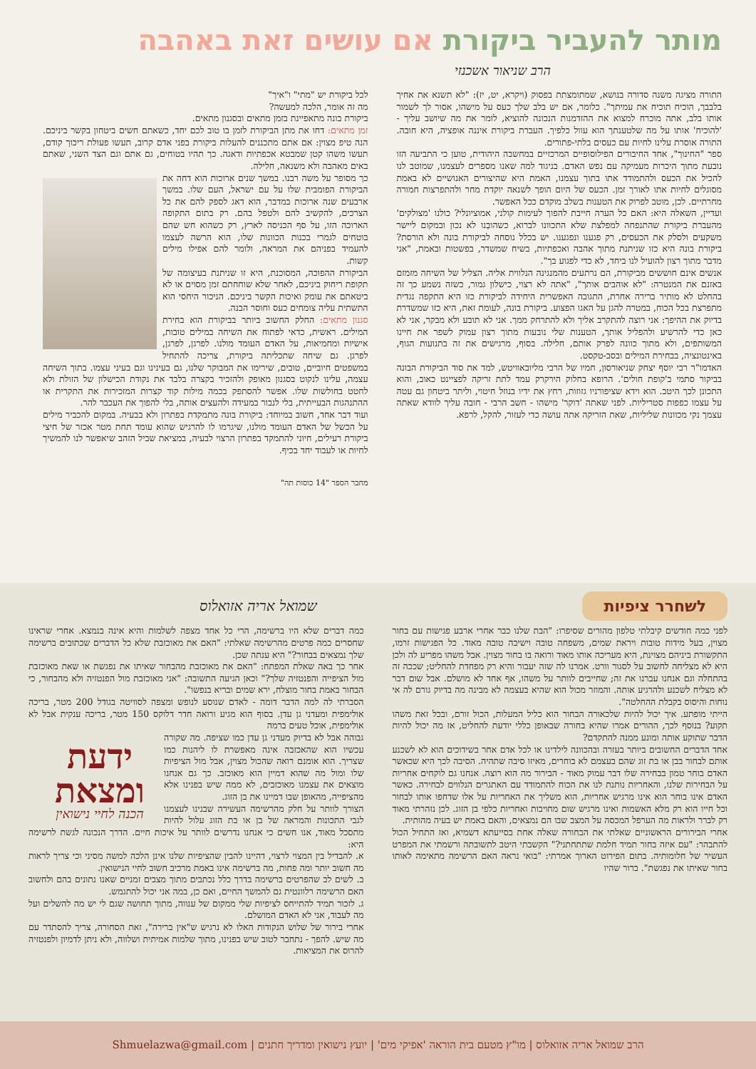מותר להעביר ביקורת אם עושים זאת באהבה
הרב שניאור אשכנזי
התורה מציגה משנה סדורה בנושא, שמתומצתת בפסוק (ויקרא, יט, יז): "לא תשנא את אחיך בלבבך, הוכיח תוכיח את עמיתך". כלומר, אם יש בלב שלך כעס על מישהו, אסור לך לשמור אותו בלב, אתה מוכרח למצוא את ההזדמנות הנכונה להוציא, לומר את מה שיושב עליך - 'להוכיח' אותו על מה שלטענתך הוא עוול כלפיך. העברת ביקורת איננה אופציה, היא חובה. התורה אוסרת עלינו לחיות עם כעסים בלתי-פתורים.
ספר "החינוך", אחד החיבורים הפילוסופיים המרכזיים במחשבה היהודית, טוען כי התביעה הזו נובעת מתוך היכרות מעמיקה עם נפש האדם. בניגוד למה שאנו מספרים לעצמנו, שמוטב לנו להכיל את הכעס ולהתמודד אתו בתוך עצמנו, האמת היא שהיצורים האנושיים לא באמת מסוגלים לחיות אתו לאורך זמן. הכעס של היום הופך לשנאה יוקדת מחר ולהתפרצות חמורה מחרתיים. לכן, מוטב לפרוק את הטענות בשלב מוקדם ככל האפשר.
ועדיין, השאלה היא: האם כל הערה חייבת להפוך לעימות קולני, אמוציונלי? כולנו 'מצולקים' מהעברת ביקורת שהתנפחה למפלצת שלא התכוונו לברוא, כשהובַנו לא נכון ובמקום ליישר משקעים ולסלק את הכעסים, רק פגענו ונפגענו. יש בכלל נוסחה לביקורת בונה ולא הורסת? ביקורת בונה היא כזו שניתנת מתוך אהבה ואכפתיות, בשיח שמשדר, בפשטות ובאמת, "אני מדבר מתוך רצון להועיל לנו ביחד, לא כדי לפגוע בך".
אנשים אינם חוששים מביקורת, הם נרתעים מהמנגינה הנלווית אליה. הצליל של השיחה מזמזם באזנם את המנטרה: "לא אוהבים אותך", "אתה לא רצוי, כישלון גמור, כשזה נשמע כך זה בהחלט לא מותיר ברירה אחרת, התגובה האפשרית היחידה לביקורת כזו היא התקפה נגדית מתפרצת בכל הכוח, במטרה להגן על האגו הפצוע. ביקורת בונה, לעומת זאת, היא כזו שמשדרת בדיוק את ההיפך: אני רוצה להתקרב אליך ולא להתרחק ממך. אני לא תובע ולא מבקר, אני לא כאן כדי להרשיע ולהפליל אותך, הטענות שלי נובעות מתוך רצון עמוק לשפר את חיינו המשותפים, ולא מתוך כוונה לפרק אותם, חלילה. בסוף, מרגישים את זה בתנועות הגוף, באינטונציה, בבחירת המילים ובסב-טקסט.
האדמו"ר רבי יוסף יצחק שניאורסון, חמיו של הרבי מליובאוויטש, למד את סוד הביקורת הבונה בביקור סתמי ב'קופת חולים'. הרופא בחלוק הירקרק עמד לתת זריקה לפציינט כאוב, והוא התכונן לכך היטב. הוא וידא שציפורניו גזוזות, רחץ את ידיו בנוזל חיטוי, וליתר ביטחון גם עטה על עצמו כפפות סטריליות. לפני שאתה 'דוקר' מישהו - חשב הרבי - חובה עליך לוודא שאתה עצמך נקי מכוונות שליליות, שאת הזריקה אתה עושה כדי לעזור, להקל, לרפא.
לכל ביקורת יש "מתי" ו"איך"
מה זה אומר, הלכה למעשה?
ביקורת בונה מתאפיינת בזמן מתאים ובסגנון מתאים.
זמן מתאים: דחו את מתן הביקורת לזמן בו טוב לכם יחד, כשאתם חשים ביטחון בקשר ביניכם. הנה טיפ מצוין: אם אתם מתכננים להעלות ביקורת בפני אדם קרוב, תעשו פעולת ריכוך קודם, תעשו משהו קטן שמבטא אכפתיות ודאגה. כך תהיו בטוחים, גם אתם וגם הצד השני, שאתם באים מאהבה ולא משנאה, חלילה.
כך מסופר על משה רבנו. במשך שנים ארוכות הוא דחה את הביקורת הפומבית שלו על עם ישראל, העם שלו. במשך ארבעים שנה ארוכות במדבר, הוא דאג לספק להם את כל הצרכים, להקשיב להם ולטפל בהם. רק בתום התקופה הארוכה הזו, על סף הכניסה לארץ, רק כשהוא חש שהם בוטחים לגמרי בכנות הכוונות שלו, הוא הרשה לעצמו להעמיד בפניהם את המראה, ולומר להם אפילו מילים קשות.
הביקורת ההפוכה, המסוכנת, היא זו שניתנת בעיצומה של תקופת ריחוק ביניכם, לאחר שלא שוחחתם זמן מסוים או לא ביטאתם את עומק ואיכות הקשר ביניכם. הניכור היחסי הוא התשתית עליה צומחים כעס וחוסר הבנה.
סגנון מתאים: החלק החשוב ביותר בביקורת הוא בחירת המילים. ראשית, כדאי לפתוח את השיחה במילים טובות, אישיות ומחמיאות, על האדם העומד מולנו. לפרגן, לפרגן, לפרגן. גם שיחה שתכליתה ביקורת, צריכה להתחיל במשפטים חיוביים, טובים, שירימו את המבוקר שלנו, גם בעינינו וגם בעיני עצמו. בתוך השיחה עצמה, עלינו לנקוט בסגנון מאופק ולהזכיר בקצרה בלבד את נקודת הכישלון של הזולת ולא לחטט בחולשות שלו. אפשר להסתפק בכמה מילות קוד קצרות המזכירות את התקרית או ההתנהגות הבעייתית, בלי לנבור במעידה ולהעצים אותה, בלי להפוך את העכבר להר.
ועוד דבר אחד, חשוב במיוחד: ביקורת בונה מתמקדת בפתרון ולא בבעיה. במקום להכביר מילים על הכשל של האדם העומד מולנו, שיגרמו לו להרגיש שהוא עומד תחת מטר אכזר של חיצי ביקורת רעילים, חיוני להתמקד בפתרון הרצוי לבעיה, במציאת שביל הזהב שיאפשר לנו להמשיך לחיות או לעבוד יחד בכיף.
מחבר הספר "14 כוסות תה"
לשחרר ציפיות
שמואל אריה אזואלוס
לפני כמה חודשים קיבלתי טלפון מהורים שסיפרו: "הבת שלנו כבר אחרי ארבע פגישות עם בחור מצוין, בעל מידות טובות ויראת שמים, משפחה טובה וישיבה טובה מאוד. כל הפגישות זרמו, התקשורת ביניהם מצוינת, היא מעריכה אותו מאוד ורואה בו בחור מצוין. אבל משהו מפריע לה ולכן היא לא מצליחה לחשוב על לסגור וורט. אמרנו לה שזה יעבור והיא רק מפחדת להחליט; שככה זה בהתחלה וגם אנחנו עברנו את זה; שחייבים לוותר על משהו, אף אחד לא מושלם. אבל שום דבר לא מצליח לשכנע ולהרגיע אותה. והמוזר מכול הוא שהיא בעצמה לא מבינה מה בדיוק גורם לה אי נוחות והיסוס בקבלת ההחלטה".
הייתי מופתע. איך יכול להיות שלכאורה הבחור הוא כליל המעלות, הכול זורם, ובכל זאת משהו תקוע? בנוסף לכך, ההורים אמרו שהיא בחורה שבאופן כללי יודעת להחליט, אז מה יכול להיות הדבר שתוקע אותה ומונע ממנה להתקדם?
אחד הדברים החשובים ביותר בעזרה ובהכוונה לילדינו או לכל אדם אחר בשידוכים הוא לא לשכנע אותם לבחור בבן או בת זוג שהם בעצמם לא בוחרים, מאיזו סיבה שתהיה. הסיבה לכך היא שכאשר האדם בוחר טמון בבחירה שלו דבר עמוק מאוד - הבירור מה הוא רוצה. אנחנו גם לוקחים אחריות על הבחירות שלנו, והאחריות נותנת לנו את הכוח להתמודד עם האתגרים הנלווים לבחירה. כאשר האדם אינו בוחר הוא אינו מרגיש אחריות, הוא משליך את האחריות על אלו שדחפו אותו לבחור וכל חייו הוא רק מלא האשמות ואינו מרגיש שום מחויבות ואחריות כלפי בן הזוג. לכן נזהרתי מאוד רק לברר ולראות מה הערפל המכסה על המצב שבו הם נמצאים, והאם באמת יש בעיה מהותית.
אחרי הבירורים הראשוניים שאלתי את הבחורה שאלה אחת בסייעתא דשמיא, ואז התחיל הכול להתבהר: "עם איזה בחור תמיד חלמת שתתחתני?" הקשבתי היטב לתשובתה ורשמתי את המפרט העשיר של חלומותיה. בתום הפירוט הארוך אמרתי: "בואי נראה האם הרשימה מתאימה לאותו בחור שאיתו את נפגשת". ברור שהיו
כמה דברים שלא היו ברשימה, הרי כל אחד מצפה לשלמות והיא אינה בנמצא. אחרי שראינו שחסרים כמה פרטים מהרשימה שאלתי: "האם את מאוכזבת שלא כל הדברים שכתובים ברשימה שלך נמצאים בבחור?" היא ענתה שכן.
אחר כך באה שאלת המפתח: "האם את מאוכזבת מהבחור שאיתו את נפגשת או שאת מאוכזבת מול הציפייה והפנטזיה שלך?" וכאן הגיעה התשובה: "אני מאוכזבת מול הפנטזיה ולא מהבחור, כי הבחור באמת בחור מוצלח, ירא שמים ובריא בנפשו".
הסברתי לה למה הדבר דומה - לאדם שנוסע לנופש ומצפה לסוויטה בגודל 200 מטר, בריכה אולימפית ומעדני גן עדן. בסוף הוא מגיע ורואה חדר דלוקס 150 מטר, בריכה ענקית אבל לא אולימפית, אוכל טעים ברמה
ידעת
ומצאת
הכנה לחיי נישואין
גבוהה אבל לא בדיוק מעדני גן עדן כמו שציפה. מה שקורה עכשיו הוא שהאכזבה אינה מאפשרת לו ליהנות כמו שצריך. הוא אומנם רואה שהכול מצוין, אבל מול הציפיות שלו ומול מה שהוא דמיין הוא מאוכזב. כך גם אנחנו מוצאים את עצמנו מאוכזבים, לא ממה שיש בפנינו אלא מהציפייה, מהאופן שבו דמיינו את בן הזוג.
הצורך לוותר על חלק מהרשימה העשירה שבנינו לעצמנו לגבי התכונות והמראה של בן או בת הזוג עלול להיות מתסכל מאוד, אנו חשים כי אנחנו נדרשים לוותר על איכות חיים. הדרך הנכונה לגשת לרשימה היא:
א. להבדיל בין המצוי לרצוי, דהיינו להבין שהציפיות שלנו אינן הלכה למשה מסיני וכי צריך לראות מה חשוב יותר ומה פחות, מה ברשימה אינו באמת מרכיב חשוב לחיי הנישואין.
ב. לשים לב שהפרטים ברשימה בדרך כלל נכתבים מתוך מצבים זמניים שאנו נתונים בהם ולחשוב האם הרשימה רלוונטית גם להמשך החיים, ואם כן, במה אני יכול להתגמש.
ג. לזכור תמיד להתייחס לציפיות שלי ממקום של ענווה, מתוך תחושה שגם לי יש מה להשלים ועל מה לעבוד, אני לא האדם המושלם.
אחרי בירור של שלוש הנקודות האלו לא נרגיש ש"אין ברירה", זאת הסחורה, צריך להסתדר עם מה שיש. להפך - נתחבר לטוב שיש בפנינו, מתוך שלמות אמיתית ושלווה, ולא ניתן לדמיון ולפנטזיה להרוס את המציאות.
הרב שמואל אריה אזואלוס | מו"ץ מטעם בית הוראה 'אפיקי מים' | יועץ נישואין ומדריך חתנים | Shmuelazwa@gmail.com